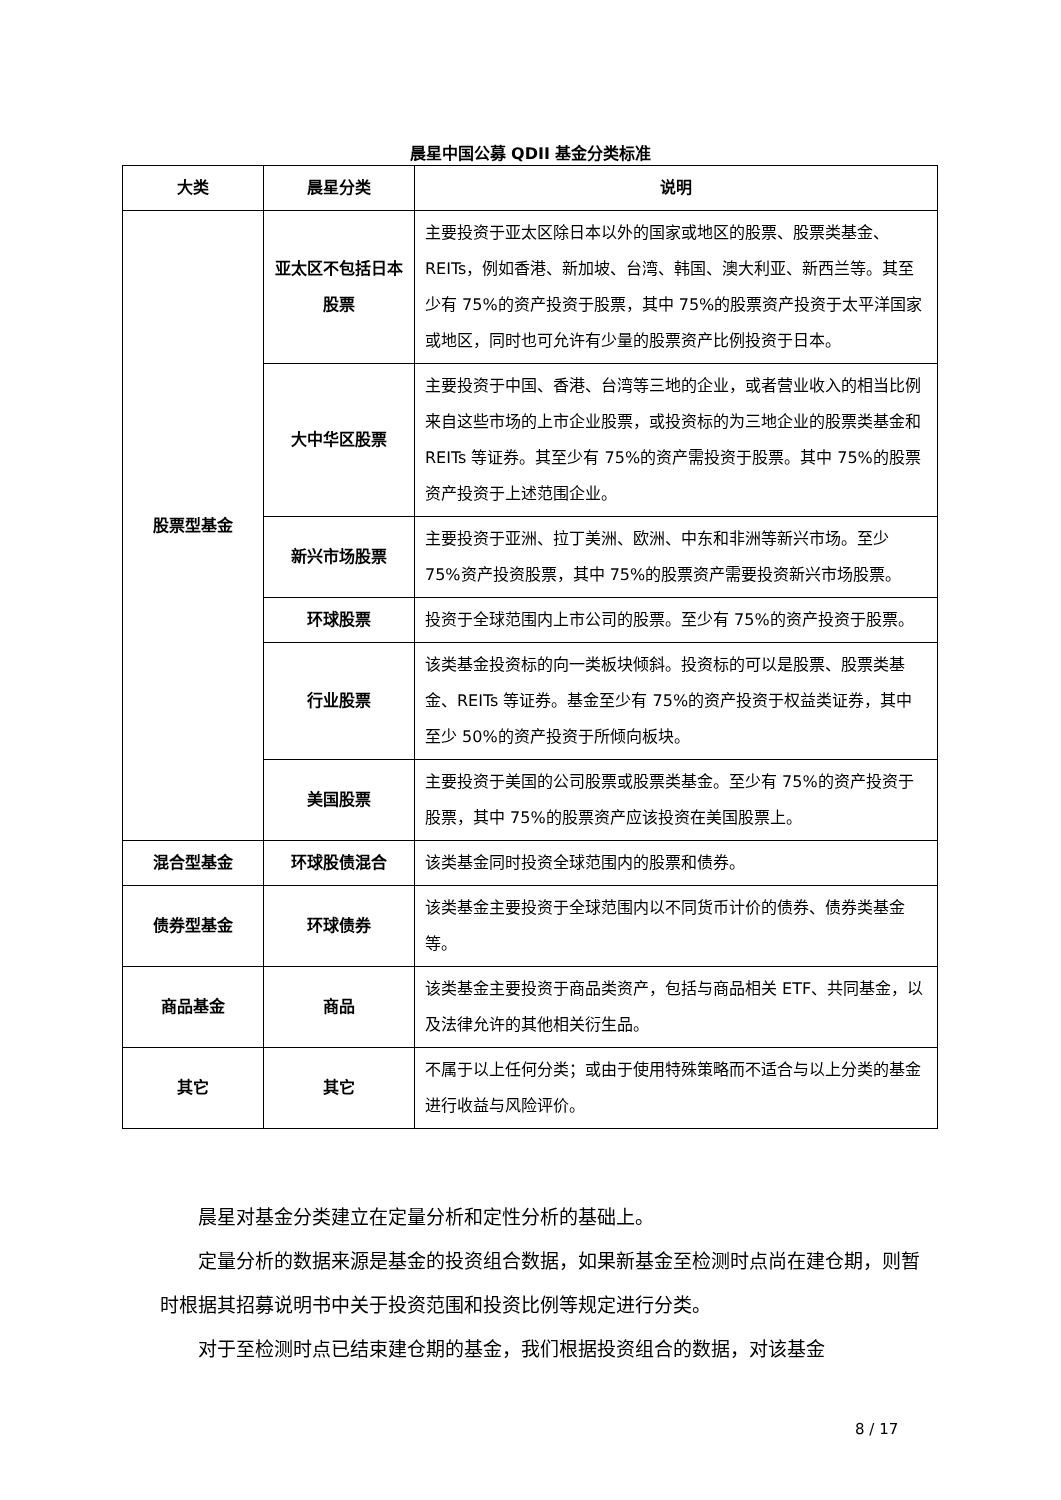晨星中国公募 QDII 基金分类标准
| 大类 | 晨星分类 | 说明 |
| --- | --- | --- |
| 股票型基金 | 亚太区不包括日本股票 | 主要投资于亚太区除日本以外的国家或地区的股票、股票类基金、REITs，例如香港、新加坡、台湾、韩国、澳大利亚、新西兰等。其至少有 75%的资产投资于股票，其中 75%的股票资产投资于太平洋国家或地区，同时也可允许有少量的股票资产比例投资于日本。 |
| | 大中华区股票 | 主要投资于中国、香港、台湾等三地的企业，或者营业收入的相当比例来自这些市场的上市企业股票，或投资标的为三地企业的股票类基金和 REITs 等证券。其至少有 75%的资产需投资于股票。其中 75%的股票资产投资于上述范围企业。 |
| | 新兴市场股票 | 主要投资于亚洲、拉丁美洲、欧洲、中东和非洲等新兴市场。至少 75%资产投资股票，其中 75%的股票资产需要投资新兴市场股票。 |
| | 环球股票 | 投资于全球范围内上市公司的股票。至少有 75%的资产投资于股票。 |
| | 行业股票 | 该类基金投资标的向一类板块倾斜。投资标的可以是股票、股票类基金、REITs 等证券。基金至少有 75%的资产投资于权益类证券，其中至少 50%的资产投资于所倾向板块。 |
| | 美国股票 | 主要投资于美国的公司股票或股票类基金。至少有 75%的资产投资于股票，其中 75%的股票资产应该投资在美国股票上。 |
| 混合型基金 | 环球股债混合 | 该类基金同时投资全球范围内的股票和债券。 |
| 债券型基金 | 环球债券 | 该类基金主要投资于全球范围内以不同货币计价的债券、债券类基金等。 |
| 商品基金 | 商品 | 该类基金主要投资于商品类资产，包括与商品相关 ETF、共同基金，以及法律允许的其他相关衍生品。 |
| 其它 | 其它 | 不属于以上任何分类；或由于使用特殊策略而不适合与以上分类的基金进行收益与风险评价。 |
晨星对基金分类建立在定量分析和定性分析的基础上。
定量分析的数据来源是基金的投资组合数据，如果新基金至检测时点尚在建仓期，则暂时根据其招募说明书中关于投资范围和投资比例等规定进行分类。
对于至检测时点已结束建仓期的基金，我们根据投资组合的数据，对该基金
8 / 17